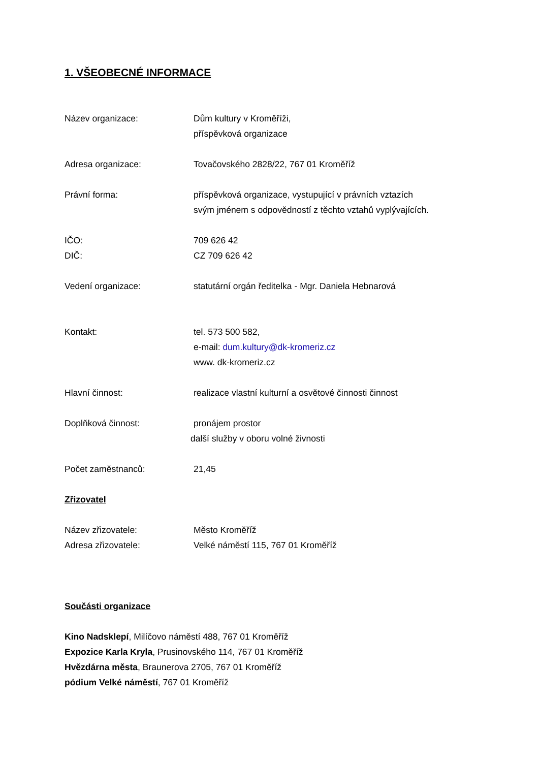1. VŠEOBECNÉ INFORMACE
Název organizace: Dům kultury v Kroměříži,
příspěvková organizace
Adresa organizace: Tovačovského 2828/22, 767 01 Kroměříž
Právní forma: příspěvková organizace, vystupující v právních vztazích
svým jménem s odpovědností z těchto vztahů vyplývajících.
IČO: 709 626 42
DIČ: CZ 709 626 42
Vedení organizace: statutární orgán ředitelka - Mgr. Daniela Hebnarová
Kontakt: tel. 573 500 582,
e-mail: dum.kultury@dk-kromeriz.cz
www. dk-kromeriz.cz
Hlavní činnost: realizace vlastní kulturní a osvětové činnosti činnost
Doplňková činnost: pronájem prostor
další služby v oboru volné živnosti
Počet zaměstnanců: 21,45
Zřizovatel
Název zřizovatele: Město Kroměříž
Adresa zřizovatele: Velké náměstí 115, 767 01 Kroměříž
Součásti organizace
Kino Nadsklepí, Milíčovo náměstí 488, 767 01 Kroměříž
Expozice Karla Kryla, Prusinovského 114, 767 01 Kroměříž
Hvězdárna města, Braunerova 2705, 767 01 Kroměříž
pódium Velké náměstí, 767 01 Kroměříž